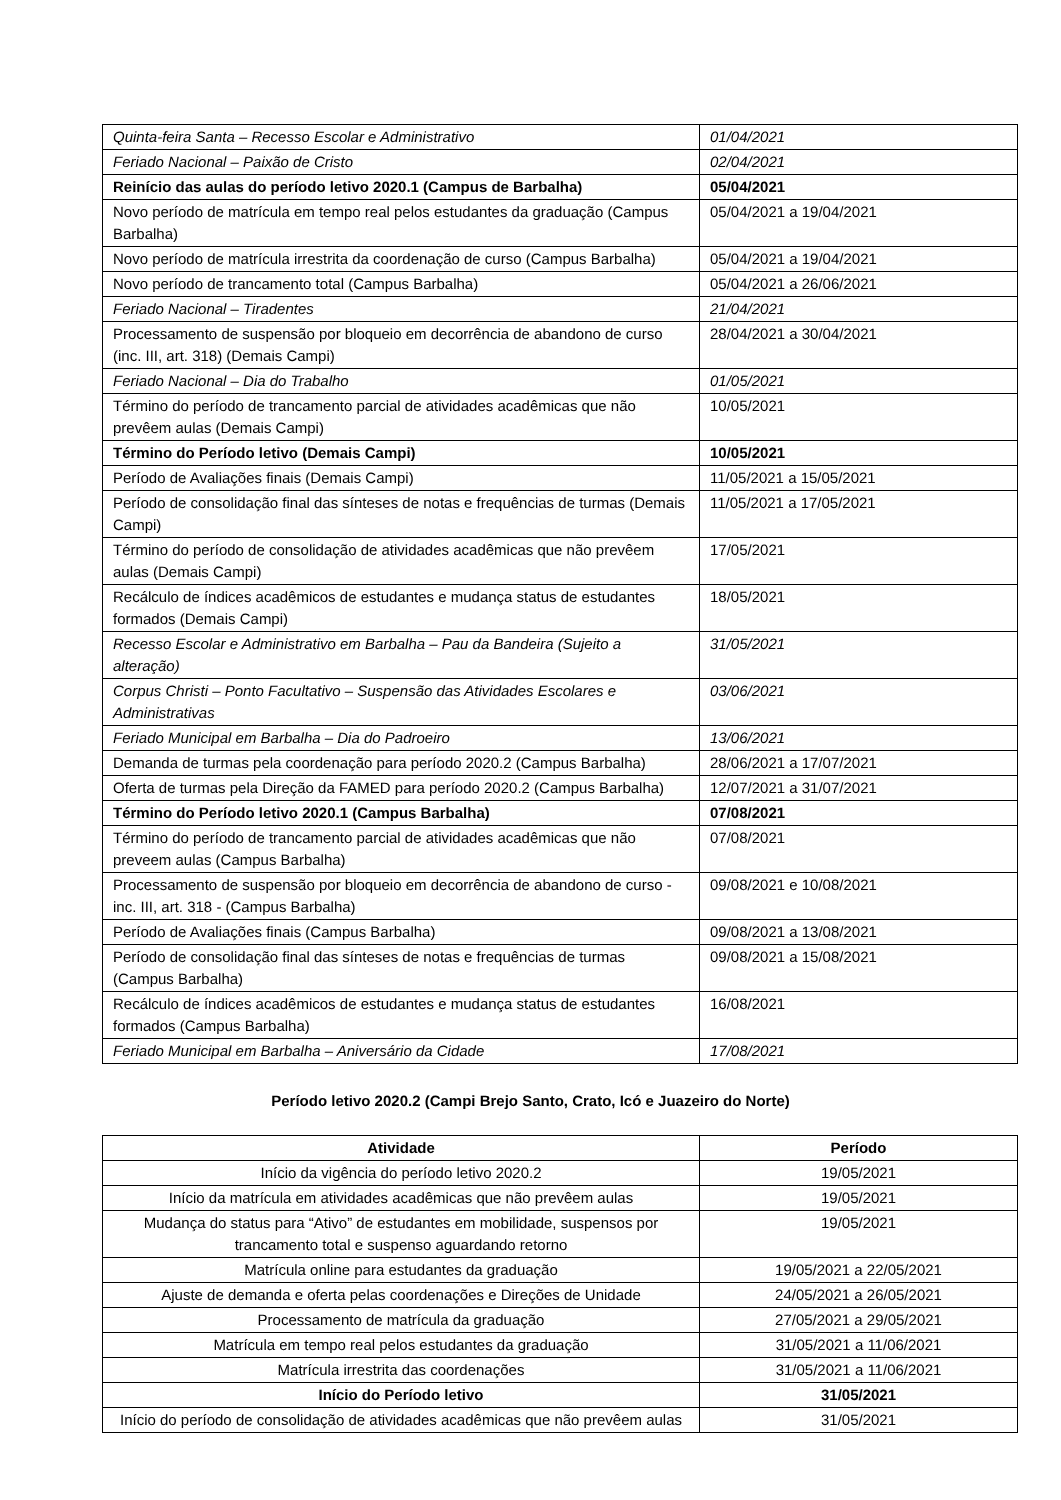| Quinta-feira Santa – Recesso Escolar e Administrativo | 01/04/2021 |
| Feriado Nacional – Paixão de Cristo | 02/04/2021 |
| Reinício das aulas do período letivo 2020.1 (Campus de Barbalha) | 05/04/2021 |
| Novo período de matrícula em tempo real pelos estudantes da graduação (Campus Barbalha) | 05/04/2021 a 19/04/2021 |
| Novo período de matrícula irrestrita da coordenação de curso (Campus Barbalha) | 05/04/2021 a 19/04/2021 |
| Novo período de trancamento total (Campus Barbalha) | 05/04/2021 a 26/06/2021 |
| Feriado Nacional – Tiradentes | 21/04/2021 |
| Processamento de suspensão por bloqueio em decorrência de abandono de curso (inc. III, art. 318) (Demais Campi) | 28/04/2021 a 30/04/2021 |
| Feriado Nacional – Dia do Trabalho | 01/05/2021 |
| Término do período de trancamento parcial de atividades acadêmicas que não prevêem aulas (Demais Campi) | 10/05/2021 |
| Término do Período letivo (Demais Campi) | 10/05/2021 |
| Período de Avaliações finais (Demais Campi) | 11/05/2021 a 15/05/2021 |
| Período de consolidação final das sínteses de notas e frequências de turmas (Demais Campi) | 11/05/2021 a 17/05/2021 |
| Término do período de consolidação de atividades acadêmicas que não prevêem aulas (Demais Campi) | 17/05/2021 |
| Recálculo de índices acadêmicos de estudantes e mudança status de estudantes formados (Demais Campi) | 18/05/2021 |
| Recesso Escolar e Administrativo em Barbalha – Pau da Bandeira (Sujeito a alteração) | 31/05/2021 |
| Corpus Christi – Ponto Facultativo – Suspensão das Atividades Escolares e Administrativas | 03/06/2021 |
| Feriado Municipal em Barbalha – Dia do Padroeiro | 13/06/2021 |
| Demanda de turmas pela coordenação para período 2020.2 (Campus Barbalha) | 28/06/2021 a 17/07/2021 |
| Oferta de turmas pela Direção da FAMED para período 2020.2 (Campus Barbalha) | 12/07/2021 a 31/07/2021 |
| Término do Período letivo 2020.1 (Campus Barbalha) | 07/08/2021 |
| Término do período de trancamento parcial de atividades acadêmicas que não preveem aulas (Campus Barbalha) | 07/08/2021 |
| Processamento de suspensão por bloqueio em decorrência de abandono de curso - inc. III, art. 318 - (Campus Barbalha) | 09/08/2021 e 10/08/2021 |
| Período de Avaliações finais (Campus Barbalha) | 09/08/2021 a 13/08/2021 |
| Período de consolidação final das sínteses de notas e frequências de turmas (Campus Barbalha) | 09/08/2021 a 15/08/2021 |
| Recálculo de índices acadêmicos de estudantes e mudança status de estudantes formados (Campus Barbalha) | 16/08/2021 |
| Feriado Municipal em Barbalha – Aniversário da Cidade | 17/08/2021 |
Período letivo 2020.2 (Campi Brejo Santo, Crato, Icó e Juazeiro do Norte)
| Atividade | Período |
| --- | --- |
| Início da vigência do período letivo 2020.2 | 19/05/2021 |
| Início da matrícula em atividades acadêmicas que não prevêem aulas | 19/05/2021 |
| Mudança do status para “Ativo” de estudantes em mobilidade, suspensos por trancamento total e suspenso aguardando retorno | 19/05/2021 |
| Matrícula online para estudantes da graduação | 19/05/2021 a 22/05/2021 |
| Ajuste de demanda e oferta pelas coordenações e Direções de Unidade | 24/05/2021 a 26/05/2021 |
| Processamento de matrícula da graduação | 27/05/2021 a 29/05/2021 |
| Matrícula em tempo real pelos estudantes da graduação | 31/05/2021 a 11/06/2021 |
| Matrícula irrestrita das coordenações | 31/05/2021 a 11/06/2021 |
| Início do Período letivo | 31/05/2021 |
| Início do período de consolidação de atividades acadêmicas que não prevêem aulas | 31/05/2021 |